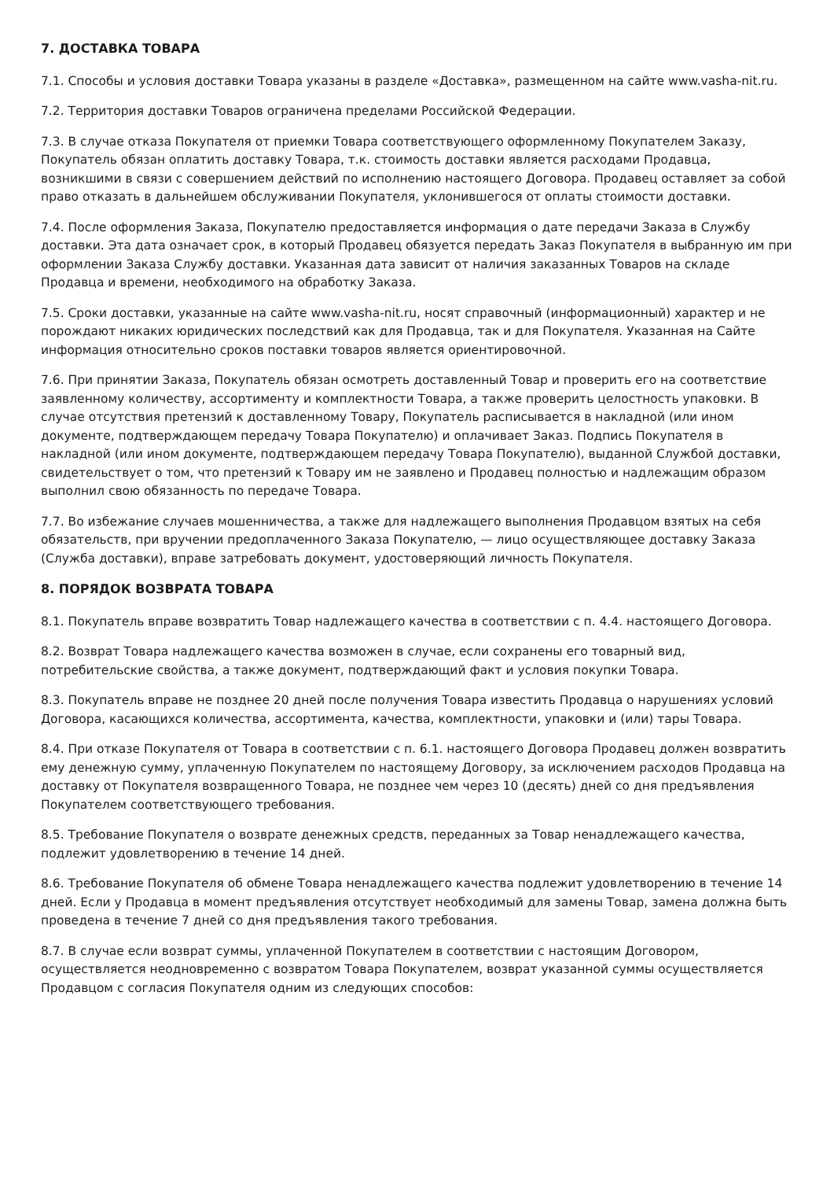7. ДОСТАВКА ТОВАРА
7.1. Способы и условия доставки Товара указаны в разделе «Доставка», размещенном на сайте www.vasha-nit.ru.
7.2. Территория доставки Товаров ограничена пределами Российской Федерации.
7.3. В случае отказа Покупателя от приемки Товара соответствующего оформленному Покупателем Заказу, Покупатель обязан оплатить доставку Товара, т.к. стоимость доставки является расходами Продавца, возникшими в связи с совершением действий по исполнению настоящего Договора. Продавец оставляет за собой право отказать в дальнейшем обслуживании Покупателя, уклонившегося от оплаты стоимости доставки.
7.4. После оформления Заказа, Покупателю предоставляется информация о дате передачи Заказа в Службу доставки. Эта дата означает срок, в который Продавец обязуется передать Заказ Покупателя в выбранную им при оформлении Заказа Службу доставки. Указанная дата зависит от наличия заказанных Товаров на складе Продавца и времени, необходимого на обработку Заказа.
7.5. Сроки доставки, указанные на сайте www.vasha-nit.ru, носят справочный (информационный) характер и не порождают никаких юридических последствий как для Продавца, так и для Покупателя. Указанная на Сайте информация относительно сроков поставки товаров является ориентировочной.
7.6. При принятии Заказа, Покупатель обязан осмотреть доставленный Товар и проверить его на соответствие заявленному количеству, ассортименту и комплектности Товара, а также проверить целостность упаковки. В случае отсутствия претензий к доставленному Товару, Покупатель расписывается в накладной (или ином документе, подтверждающем передачу Товара Покупателю) и оплачивает Заказ. Подпись Покупателя в накладной (или ином документе, подтверждающем передачу Товара Покупателю), выданной Службой доставки, свидетельствует о том, что претензий к Товару им не заявлено и Продавец полностью и надлежащим образом выполнил свою обязанность по передаче Товара.
7.7. Во избежание случаев мошенничества, а также для надлежащего выполнения Продавцом взятых на себя обязательств, при вручении предоплаченного Заказа Покупателю, — лицо осуществляющее доставку Заказа (Служба доставки), вправе затребовать документ, удостоверяющий личность Покупателя.
8. ПОРЯДОК ВОЗВРАТА ТОВАРА
8.1. Покупатель вправе возвратить Товар надлежащего качества в соответствии с п. 4.4. настоящего Договора.
8.2. Возврат Товара надлежащего качества возможен в случае, если сохранены его товарный вид, потребительские свойства, а также документ, подтверждающий факт и условия покупки Товара.
8.3. Покупатель вправе не позднее 20 дней после получения Товара известить Продавца о нарушениях условий Договора, касающихся количества, ассортимента, качества, комплектности, упаковки и (или) тары Товара.
8.4. При отказе Покупателя от Товара в соответствии с п. 6.1. настоящего Договора Продавец должен возвратить ему денежную сумму, уплаченную Покупателем по настоящему Договору, за исключением расходов Продавца на доставку от Покупателя возвращенного Товара, не позднее чем через 10 (десять) дней со дня предъявления Покупателем соответствующего требования.
8.5. Требование Покупателя о возврате денежных средств, переданных за Товар ненадлежащего качества, подлежит удовлетворению в течение 14 дней.
8.6. Требование Покупателя об обмене Товара ненадлежащего качества подлежит удовлетворению в течение 14 дней. Если у Продавца в момент предъявления отсутствует необходимый для замены Товар, замена должна быть проведена в течение 7 дней со дня предъявления такого требования.
8.7. В случае если возврат суммы, уплаченной Покупателем в соответствии с настоящим Договором, осуществляется неодновременно с возвратом Товара Покупателем, возврат указанной суммы осуществляется Продавцом с согласия Покупателя одним из следующих способов: